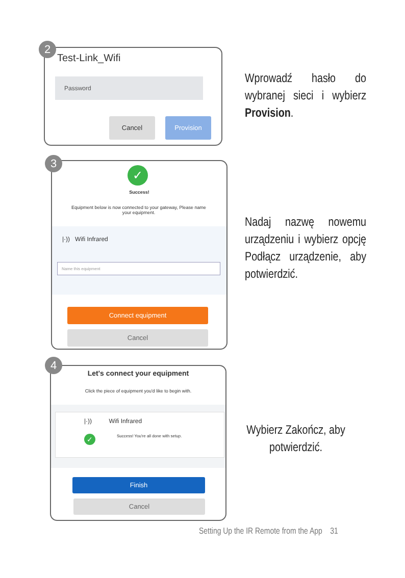Test-Link_Wifi
Password
Cancel Provision
2
Wprowadź hasło do wybranej sieci i wybierz Provision.
✓
Success!
Equipment below is now connected to your gateway, Please name your equipment.
|·)) Wifi Infrared
Name this equipment
Connect equipment
Cancel
3
Nadaj nazwę nowemu urządzeniu i wybierz opcję Podłącz urządzenie, aby potwierdzić.
Let's connect your equipment
Click the piece of equipment you'd like to begin with.
|·)) Wifi Infrared
✓
Success! You're all done with setup.
Finish
Cancel
4
Wybierz Zakończ, aby potwierdzić.
Setting Up the IR Remote from the App 31